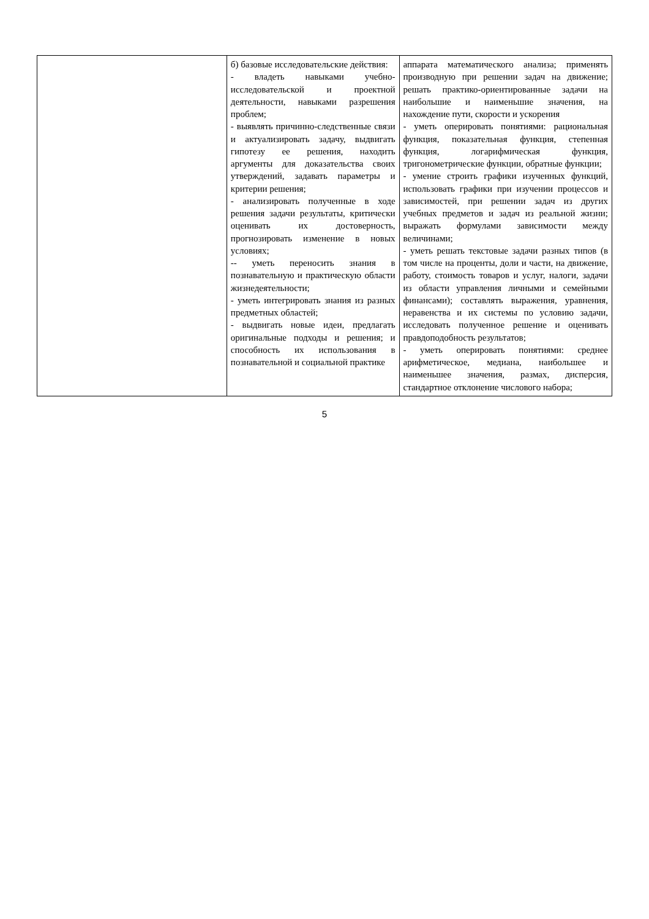| | б) базовые исследовательские действия: - владеть навыками учебно-исследовательской и проектной деятельности, навыками разрешения проблем; - выявлять причинно-следственные связи и актуализировать задачу, выдвигать гипотезу ее решения, находить аргументы для доказательства своих утверждений, задавать параметры и критерии решения; - анализировать полученные в ходе решения задачи результаты, критически оценивать их достоверность, прогнозировать изменение в новых условиях; -- уметь переносить знания в познавательную и практическую области жизнедеятельности; - уметь интегрировать знания из разных предметных областей; - выдвигать новые идеи, предлагать оригинальные подходы и решения; и способность их использования в познавательной и социальной практике | аппарата математического анализа; применять производную при решении задач на движение; решать практико-ориентированные задачи на наибольшие и наименьшие значения, на нахождение пути, скорости и ускорения - уметь оперировать понятиями: рациональная функция, показательная функция, степенная функция, логарифмическая функция, тригонометрические функции, обратные функции; - умение строить графики изученных функций, использовать графики при изучении процессов и зависимостей, при решении задач из других учебных предметов и задач из реальной жизни; выражать формулами зависимости между величинами; - уметь решать текстовые задачи разных типов (в том числе на проценты, доли и части, на движение, работу, стоимость товаров и услуг, налоги, задачи из области управления личными и семейными финансами); составлять выражения, уравнения, неравенства и их системы по условию задачи, исследовать полученное решение и оценивать правдоподобность результатов; - уметь оперировать понятиями: среднее арифметическое, медиана, наибольшее и наименьшее значения, размах, дисперсия, стандартное отклонение числового набора; |
5